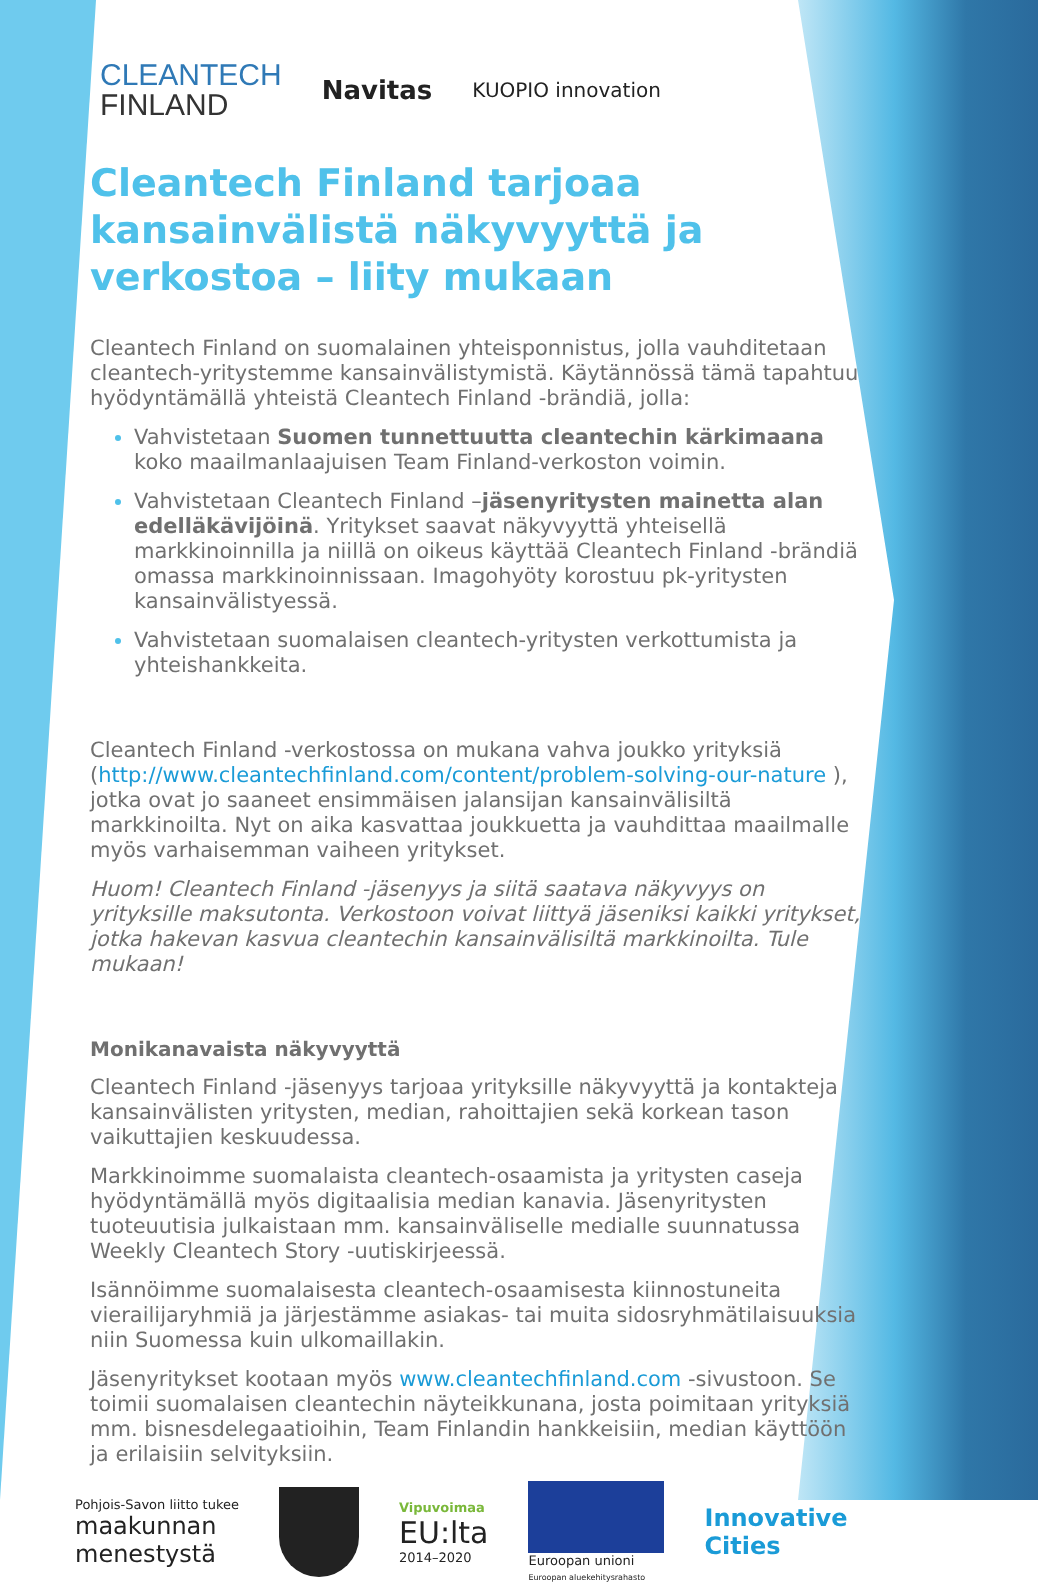CLEANTECH
FINLAND
Navitas
KUOPIO innovation
Cleantech Finland tarjoaa kansainvälistä näkyvyyttä ja verkostoa – liity mukaan
Cleantech Finland on suomalainen yhteisponnistus, jolla vauhditetaan cleantech-yritystemme kansainvälistymistä. Käytännössä tämä tapahtuu hyödyntämällä yhteistä Cleantech Finland -brändiä, jolla:
Vahvistetaan Suomen tunnettuutta cleantechin kärkimaana koko maailmanlaajuisen Team Finland-verkoston voimin.
Vahvistetaan Cleantech Finland –jäsenyritysten mainetta alan edelläkävijöinä. Yritykset saavat näkyvyyttä yhteisellä markkinoinnilla ja niillä on oikeus käyttää Cleantech Finland -brändiä omassa markkinoinnissaan. Imagohyöty korostuu pk-yritysten kansainvälistyessä.
Vahvistetaan suomalaisen cleantech-yritysten verkottumista ja yhteishankkeita.
Cleantech Finland -verkostossa on mukana vahva joukko yrityksiä (http://www.cleantechfinland.com/content/problem-solving-our-nature ), jotka ovat jo saaneet ensimmäisen jalansijan kansainvälisiltä markkinoilta. Nyt on aika kasvattaa joukkuetta ja vauhdittaa maailmalle myös varhaisemman vaiheen yritykset.
Huom! Cleantech Finland -jäsenyys ja siitä saatava näkyvyys on yrityksille maksutonta. Verkostoon voivat liittyä jäseniksi kaikki yritykset, jotka hakevan kasvua cleantechin kansainvälisiltä markkinoilta. Tule mukaan!
Monikanavaista näkyvyyttä
Cleantech Finland -jäsenyys tarjoaa yrityksille näkyvyyttä ja kontakteja kansainvälisten yritysten, median, rahoittajien sekä korkean tason vaikuttajien keskuudessa.
Markkinoimme suomalaista cleantech-osaamista ja yritysten caseja hyödyntämällä myös digitaalisia median kanavia. Jäsenyritysten tuoteuutisia julkaistaan mm. kansainväliselle medialle suunnatussa Weekly Cleantech Story -uutiskirjeessä.
Isännöimme suomalaisesta cleantech-osaamisesta kiinnostuneita vierailijaryhmiä ja järjestämme asiakas- tai muita sidosryhmätilaisuuksia niin Suomessa kuin ulkomaillakin.
Jäsenyritykset kootaan myös www.cleantechfinland.com -sivustoon. Se toimii suomalaisen cleantechin näyteikkunana, josta poimitaan yrityksiä mm. bisnesdelegaatioihin, Team Finlandin hankkeisiin, median käyttöön ja erilaisiin selvityksiin.
Pohjois-Savon liitto tukee
maakunnan
menestystä
Vipuvoimaa
EU:lta
2014–2020
Euroopan unioni
Euroopan aluekehitysrahasto
Innovative
Cities